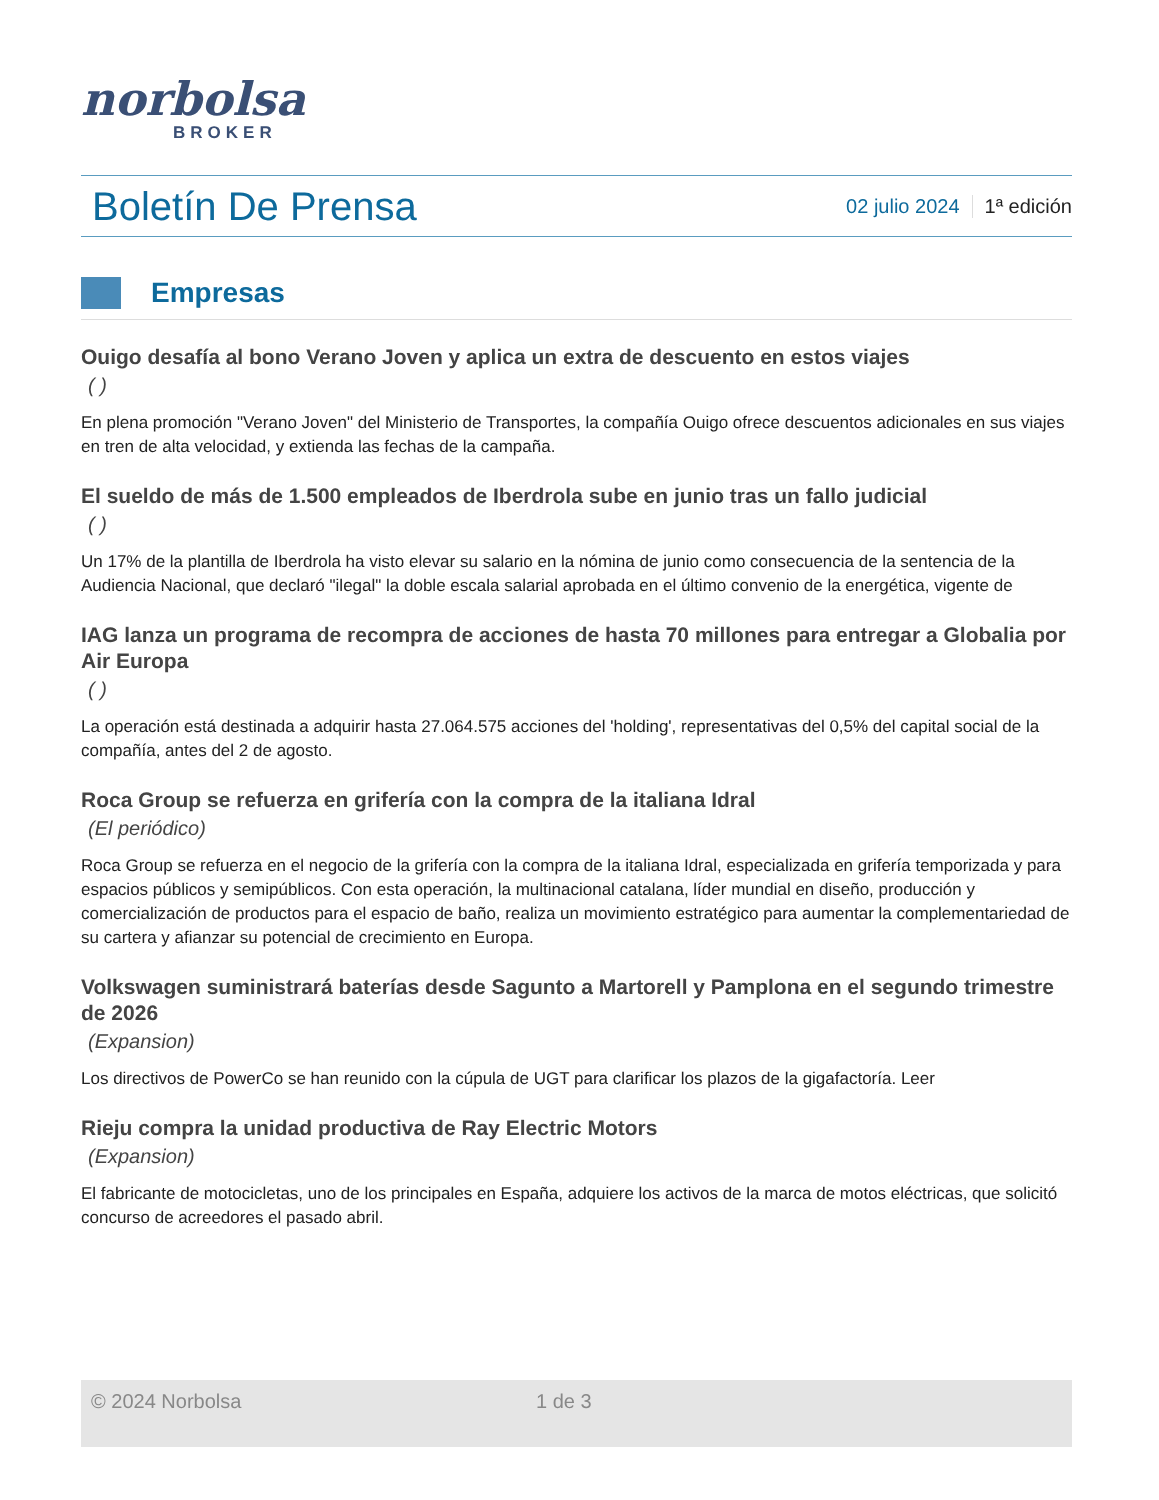norbolsa
BROKER
Boletín De Prensa
02 julio 2024 1ª edición
Empresas
Ouigo desafía al bono Verano Joven y aplica un extra de descuento en estos viajes
( )
En plena promoción "Verano Joven" del Ministerio de Transportes, la compañía Ouigo ofrece descuentos adicionales en sus viajes en tren de alta velocidad, y extienda las fechas de la campaña.
El sueldo de más de 1.500 empleados de Iberdrola sube en junio tras un fallo judicial
( )
Un 17% de la plantilla de Iberdrola ha visto elevar su salario en la nómina de junio como consecuencia de la sentencia de la Audiencia Nacional, que declaró "ilegal" la doble escala salarial aprobada en el último convenio de la energética, vigente de
IAG lanza un programa de recompra de acciones de hasta 70 millones para entregar a Globalia por Air Europa
( )
La operación está destinada a adquirir hasta 27.064.575 acciones del 'holding', representativas del 0,5% del capital social de la compañía, antes del 2 de agosto.
Roca Group se refuerza en grifería con la compra de la italiana Idral
(El periódico)
Roca Group se refuerza en el negocio de la grifería con la compra de la italiana Idral, especializada en grifería temporizada y para espacios públicos y semipúblicos. Con esta operación, la multinacional catalana, líder mundial en diseño, producción y comercialización de productos para el espacio de baño, realiza un movimiento estratégico para aumentar la complementariedad de su cartera y afianzar su potencial de crecimiento en Europa.
Volkswagen suministrará baterías desde Sagunto a Martorell y Pamplona en el segundo trimestre de 2026
(Expansion)
Los directivos de PowerCo se han reunido con la cúpula de UGT para clarificar los plazos de la gigafactoría. Leer
Rieju compra la unidad productiva de Ray Electric Motors
(Expansion)
El fabricante de motocicletas, uno de los principales en España, adquiere los activos de la marca de motos eléctricas, que solicitó concurso de acreedores el pasado abril.
© 2024 Norbolsa 1 de 3